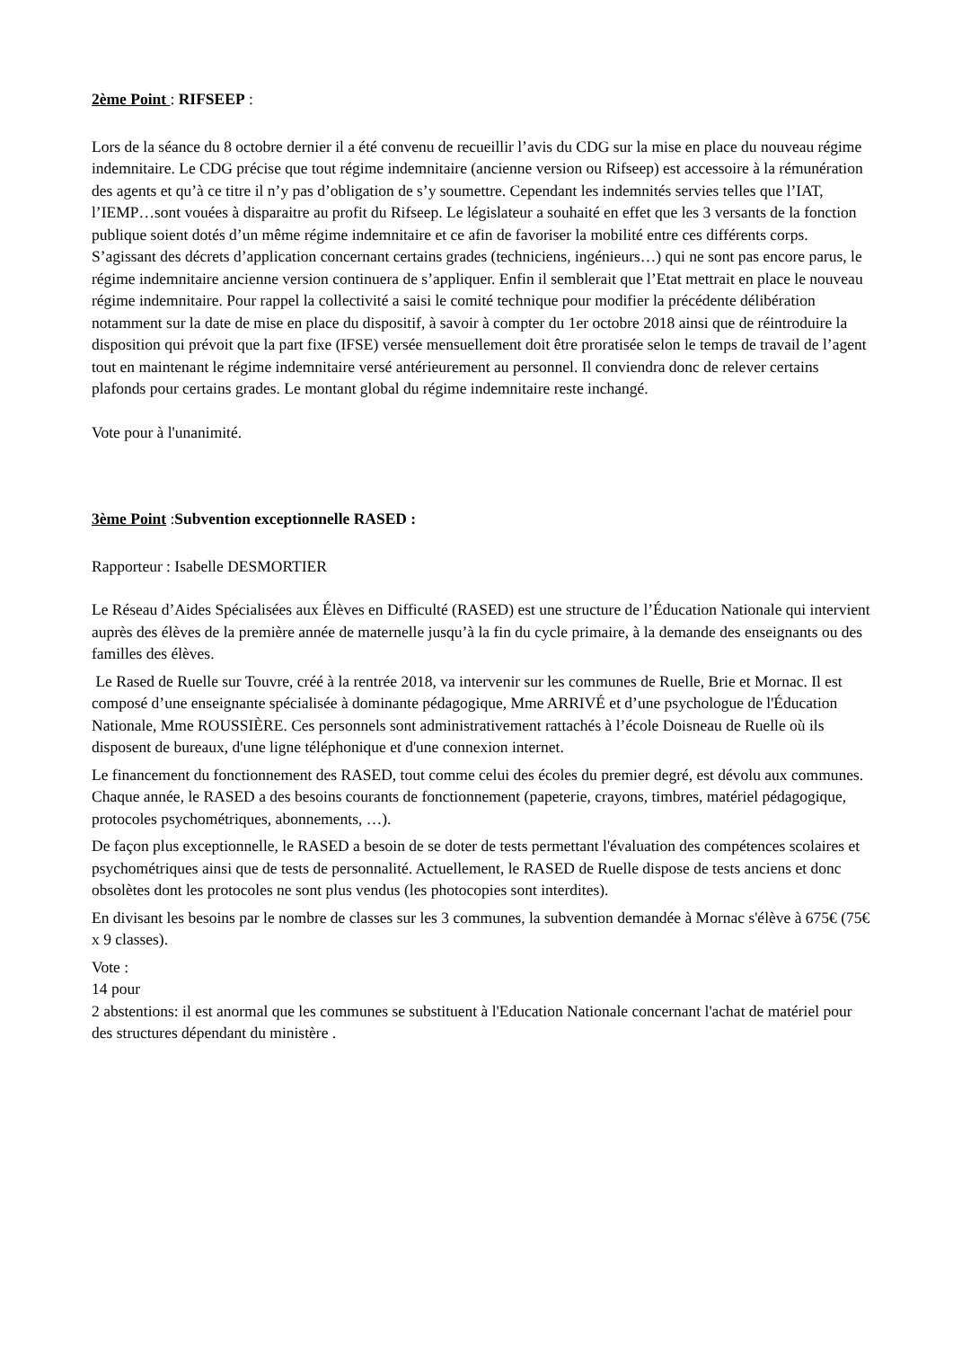2ème Point : RIFSEEP :
Lors de la séance du 8 octobre dernier il a été convenu de recueillir l’avis du CDG sur la mise en place du nouveau régime indemnitaire. Le CDG précise que tout régime indemnitaire (ancienne version ou Rifseep) est accessoire à la rémunération des agents et qu’à ce titre il n’y pas d’obligation de s’y soumettre. Cependant les indemnités servies telles que l’IAT, l’IEMP…sont vouées à disparaitre au profit du Rifseep. Le législateur a souhaité en effet que les 3 versants de la fonction publique soient dotés d’un même régime indemnitaire et ce afin de favoriser la mobilité entre ces différents corps. S’agissant des décrets d’application concernant certains grades (techniciens, ingénieurs…) qui ne sont pas encore parus, le régime indemnitaire ancienne version continuera de s’appliquer. Enfin il semblerait que l’Etat mettrait en place le nouveau régime indemnitaire. Pour rappel la collectivité a saisi le comité technique pour modifier la précédente délibération notamment sur la date de mise en place du dispositif, à savoir à compter du 1er octobre 2018 ainsi que de réintroduire la disposition qui prévoit que la part fixe (IFSE) versée mensuellement doit être proratisée selon le temps de travail de l’agent tout en maintenant le régime indemnitaire versé antérieurement au personnel. Il conviendra donc de relever certains plafonds pour certains grades. Le montant global du régime indemnitaire reste inchangé.
Vote pour à l'unanimité.
3ème Point :Subvention exceptionnelle RASED :
Rapporteur : Isabelle DESMORTIER
Le Réseau d’Aides Spécialisées aux Élèves en Difficulté (RASED) est une structure de l’Éducation Nationale qui intervient auprès des élèves de la première année de maternelle jusqu’à la fin du cycle primaire, à la demande des enseignants ou des familles des élèves.
Le Rased de Ruelle sur Touvre, créé à la rentrée 2018, va intervenir sur les communes de Ruelle, Brie et Mornac. Il est composé d’une enseignante spécialisée à dominante pédagogique, Mme ARRIVÉ et d’une psychologue de l'Éducation Nationale, Mme ROUSSIÈRE. Ces personnels sont administrativement rattachés à l’école Doisneau de Ruelle où ils disposent de bureaux, d'une ligne téléphonique et d'une connexion internet.
Le financement du fonctionnement des RASED, tout comme celui des écoles du premier degré, est dévolu aux communes. Chaque année, le RASED a des besoins courants de fonctionnement (papeterie, crayons, timbres, matériel pédagogique, protocoles psychométriques, abonnements, …).
De façon plus exceptionnelle, le RASED a besoin de se doter de tests permettant l'évaluation des compétences scolaires et psychométriques ainsi que de tests de personnalité. Actuellement, le RASED de Ruelle dispose de tests anciens et donc obsolètes dont les protocoles ne sont plus vendus (les photocopies sont interdites).
En divisant les besoins par le nombre de classes sur les 3 communes, la subvention demandée à Mornac s'élève à 675€ (75€ x 9 classes).
Vote :
14 pour
2 abstentions: il est anormal que les communes se substituent à l'Education Nationale concernant l'achat de matériel pour des structures dépendant du ministère .